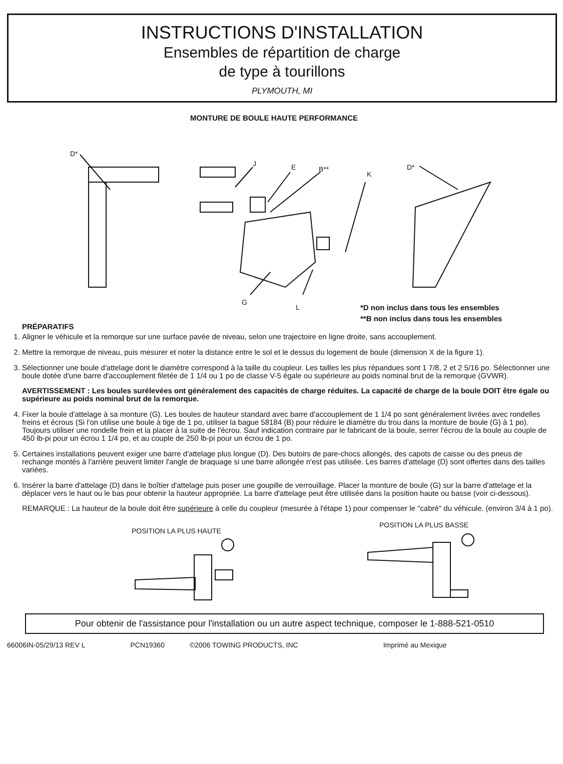INSTRUCTIONS D'INSTALLATION
Ensembles de répartition de charge
de type à tourillons
PLYMOUTH, MI
MONTURE DE BOULE HAUTE PERFORMANCE
D*
J E B**
K
D*
G
L
*D non inclus dans tous les ensembles
**B non inclus dans tous les ensembles
PRÉPARATIFS
1. Aligner le véhicule et la remorque sur une surface pavée de niveau, selon une trajectoire en ligne droite, sans accouplement.
2. Mettre la remorque de niveau, puis mesurer et noter la distance entre le sol et le dessus du logement de boule (dimension X de la figure 1).
3. Sélectionner une boule d'attelage dont le diamètre correspond à la taille du coupleur. Les tailles les plus répandues sont 1 7/8, 2 et 2 5/16 po. Sélectionner une boule dotée d'une barre d'accouplement filetée de 1 1/4 ou 1 po de classe V-5 égale ou supérieure au poids nominal brut de la remorque (GVWR).
AVERTISSEMENT : Les boules surélevées ont généralement des capacités de charge réduites. La capacité de charge de la boule DOIT être égale ou supérieure au poids nominal brut de la remorque.
4. Fixer la boule d'attelage à sa monture (G). Les boules de hauteur standard avec barre d'accouplement de 1 1/4 po sont généralement livrées avec rondelles freins et écrous (Si l'on utilise une boule à tige de 1 po, utiliser la bague 58184 (B) pour réduire le diamètre du trou dans la monture de boule (G) à 1 po). Toujours utiliser une rondelle frein et la placer à la suite de l'écrou. Sauf indication contraire par le fabricant de la boule, serrer l'écrou de la boule au couple de 450 lb-pi pour un écrou 1 1/4 po, et au couple de 250 lb-pi pour un écrou de 1 po.
5. Certaines installations peuvent exiger une barre d'attelage plus longue (D). Des butoirs de pare-chocs allongés, des capots de caisse ou des pneus de rechange montés à l'arrière peuvent limiter l'angle de braquage si une barre allongée n'est pas utilisée. Les barres d'attelage (D) sont offertes dans des tailles variées.
6. Insérer la barre d'attelage (D) dans le boîtier d'attelage puis poser une goupille de verrouillage. Placer la monture de boule (G) sur la barre d'attelage et la déplacer vers le haut ou le bas pour obtenir la hauteur appropriée. La barre d'attelage peut être utilisée dans la position haute ou basse (voir ci-dessous).
REMARQUE : La hauteur de la boule doit être supérieure à celle du coupleur (mesurée à l'étape 1) pour compenser le "cabré" du véhicule. (environ 3/4 à 1 po).
POSITION LA PLUS HAUTE
POSITION LA PLUS BASSE
Pour obtenir de l'assistance pour l'installation ou un autre aspect technique, composer le 1-888-521-0510
66006IN-05/29/13 REV L PCN19360 ©2006 TOWING PRODUCTS, INC Imprimé au Mexique